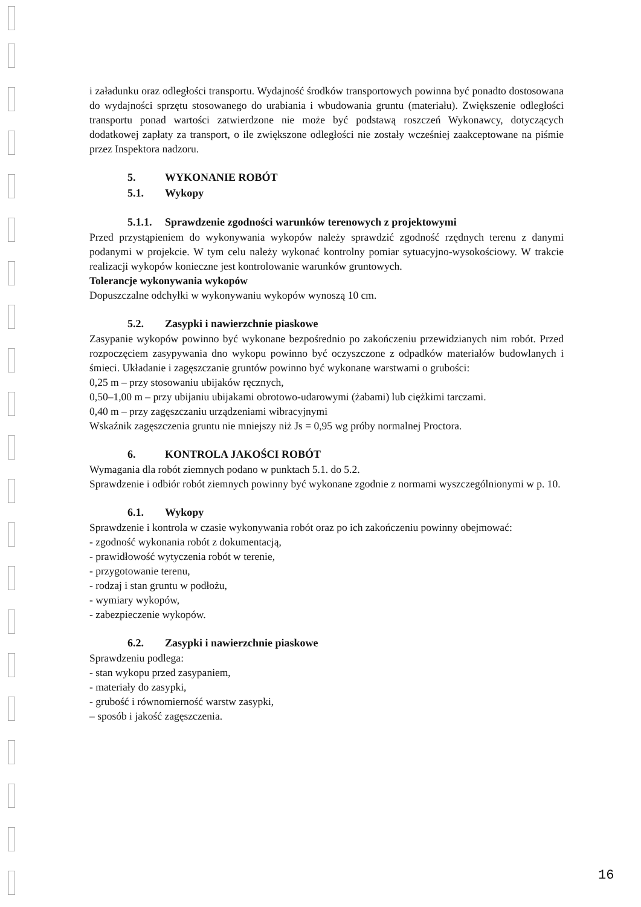i załadunku oraz odległości transportu. Wydajność środków transportowych powinna być ponadto dostosowana do wydajności sprzętu stosowanego do urabiania i wbudowania gruntu (materiału). Zwiększenie odległości transportu ponad wartości zatwierdzone nie może być podstawą roszczeń Wykonawcy, dotyczących dodatkowej zapłaty za transport, o ile zwiększone odległości nie zostały wcześniej zaakceptowane na piśmie przez Inspektora nadzoru.
5. WYKONANIE ROBÓT
5.1. Wykopy
5.1.1. Sprawdzenie zgodności warunków terenowych z projektowymi
Przed przystąpieniem do wykonywania wykopów należy sprawdzić zgodność rzędnych terenu z danymi podanymi w projekcie. W tym celu należy wykonać kontrolny pomiar sytuacyjno-wysokościowy. W trakcie realizacji wykopów konieczne jest kontrolowanie warunków gruntowych.
Tolerancje wykonywania wykopów
Dopuszczalne odchyłki w wykonywaniu wykopów wynoszą 10 cm.
5.2. Zasypki i nawierzchnie piaskowe
Zasypanie wykopów powinno być wykonane bezpośrednio po zakończeniu przewidzianych nim robót. Przed rozpoczęciem zasypywania dno wykopu powinno być oczyszczone z odpadków materiałów budowlanych i śmieci. Układanie i zagęszczanie gruntów powinno być wykonane warstwami o grubości:
0,25 m – przy stosowaniu ubijaków ręcznych,
0,50–1,00 m – przy ubijaniu ubijakami obrotowo-udarowymi (żabami) lub ciężkimi tarczami.
0,40 m – przy zagęszczaniu urządzeniami wibracyjnymi
Wskaźnik zagęszczenia gruntu nie mniejszy niż Js = 0,95 wg próby normalnej Proctora.
6. KONTROLA JAKOŚCI ROBÓT
Wymagania dla robót ziemnych podano w punktach 5.1. do 5.2.
Sprawdzenie i odbiór robót ziemnych powinny być wykonane zgodnie z normami wyszczególnionymi w p. 10.
6.1. Wykopy
Sprawdzenie i kontrola w czasie wykonywania robót oraz po ich zakończeniu powinny obejmować:
- zgodność wykonania robót z dokumentacją,
- prawidłowość wytyczenia robót w terenie,
- przygotowanie terenu,
- rodzaj i stan gruntu w podłożu,
- wymiary wykopów,
- zabezpieczenie wykopów.
6.2. Zasypki i nawierzchnie piaskowe
Sprawdzeniu podlega:
- stan wykopu przed zasypaniem,
- materiały do zasypki,
- grubość i równomierność warstw zasypki,
– sposób i jakość zagęszczenia.
16